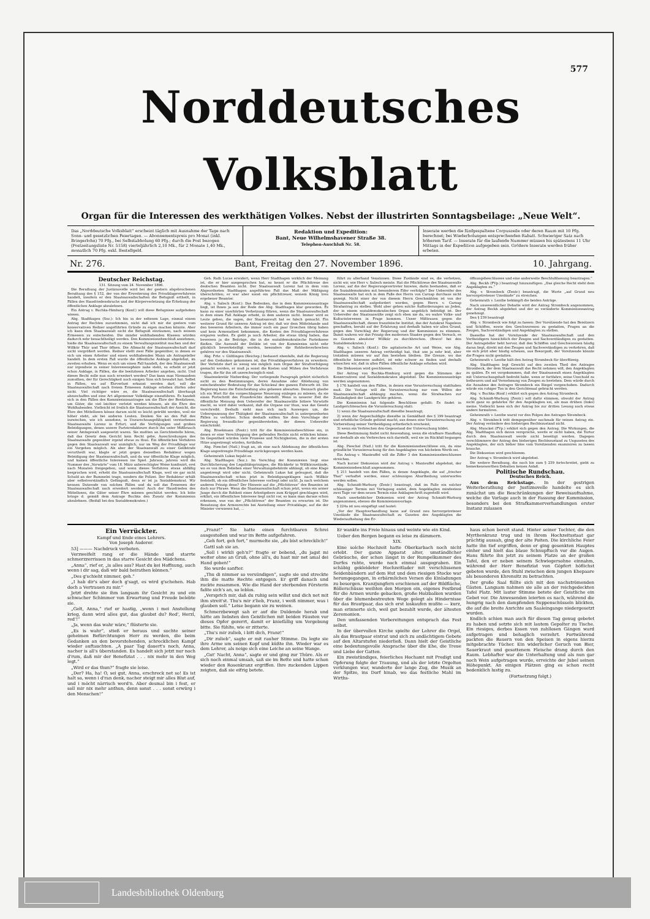577
Norddeutsches Volksblatt
Organ für die Interessen des werkthätigen Volkes. Nebst der illustrirten Sonntagsbeilage: „Neue Welt“.
Das „Norddeutsche Volksblatt“ erscheint täglich mit Ausnahme der Tage nach Sonn- und gesetzlichen Feiertagen. — Abonnementspreis pro Monat (inkl. Bringerlohn) 70 Pfg., bei Selbstabholung 60 Pfg.; durch die Post bezogen (Postzeitungsliste Nr. 5158) vierteljährlich 2,10 Mk., für 2 Monate 1,40 Mk., monatlich 70 Pfg. exkl. Bestellgeld.
Redaktion und Expedition:
Bant, Neue Wilhelmshavener Straße 38.
Telephon-Anschluß Nr. 58.
Inserate werden die fünfgespaltene Corpuszeile oder deren Raum mit 10 Pfg. berechnet; bei Wiederholungen entsprechenden Rabatt. Schwieriger Satz nach höherem Tarif. — Inserate für die laufende Nummer müssen bis spätestens 11 Uhr Mittags in der Expedition aufgegeben sein. Größere Inserate werden früher erbeten.
Nr. 276. Bant, Freitag den 27. November 1896. 10. Jahrgang.
Deutscher Reichstag.
131. Sitzung vom 24. November 1896.
Die Berathung der Justiznovelle wird bei der gestern abgebrochenen Berathung des § 152, der von der Erweiterung des Privatklageverfahrens handelt, insofern er den Staatsanwaltschaften die Befugniß ertheilt, in Fällen des Hausfriedensbruchs und der Körperverletzung die Erhebung der öffentlichen Anklage abzulehnen.
Ein Antrag v. Buchka-Himburg (Konf.) will diese Befugnisse aufgehoben wissen.
Abg. Stadthagen (Soz.): Ich bin in der seltenen Lage, einmal einem Antrag der Rechten zuzustimmen, nicht daß ich mir die gestern vom konservativen Redner angeführten Gründe zu eigen machen könnte. Aber ich kann dem Staatsanwalt nicht die Befugniß einräumen, nach seinem Ermessen zu entscheiden. Die minder wohlhabenden Klassen würden dadurch sehr benachtheiligt werden. Den Kommissionsbeschluß annehmen, hieße die Staatsanwaltschaft zu einem Verwaltungsinstitut machen und der Willkür Thür und Thor öffnen. Die Allmacht der Staatsanwaltschaft darf nicht vergrößert werden. Redner stellt zwei Fälle gegenüber, in denen es sich um einen Arbeiter und einen wohlhabenden Mann als Antragsteller handelt. In dem ersten Fall wurde die öffentliche Anklage abgelehnt, im zweiten erhoben. Wenn es sich um einen Fall handelt, der den Staatsanwalt nur irgendwie in seiner Interessensphäre nahe steht, so erhebt er jetzt schon Anklage, in Fällen, die die besitzlosen Arbeiter angehen, nicht. Und dieses Recht solle nun noch erweitert werden? Das kann man Niemandem zumuthen, der für Gerechtigkeit noch einigen Sinn sich bewahrt hat. Selbst in Fällen, wo auf Ehrverlust erkannt werden darf, soll die Staatsanwaltschaft nach freiem Ermessen Anklage erheben dürfen oder nicht. Viel richtiger wäre es, die Staatsanwaltschaft überhaupt abzuschaffen und eine Art allgemeiner Volksklage einzuführen. Es handelt sich in den Fällen des Kommissionsantrages um die Ehre der Besitzlosen, um Güter, die viel leichter verletzt werden können, als die Ehre des Wohlhabenden. Vielleicht ist freilich die Staatsanwaltschaft der Ansicht, die Ehre des Mittellosen könne darum nicht so leicht getrübt werden, weil sie höher steht, als bei anderen Leuten. Denken Sie an den Fall des inzwischen, wie ich annehme, in Unzurechnungsfähigkeit verstorbenen Staatsanwalts Lorenz in Erfurt, und die Verfolgungen und groben Beleidigungen, denen unsere Parteiredakteure durch ihn unter Mißbrauch seiner Amtsgewalt ausgesetzt waren. Sie mußten an Gerichtsstelle hören, daß das Gesetz dem Gericht kein Recht gebe, Ausschreitungen des Staatsanwalts gegenüber irgend etwas zu thun. Ein öffentliches Verfahren gegen den Staatsanwalt war unmöglich, nur im Weg der Privatklage war ein Vorgehen möglich. Als aber der Staatsanwalt zu einer Geldstrafe verurtheilt war, klagte er jetzt gegen denselben Redakteur wegen Beleidigung der Staatsanwaltschaft, und da war öffentliche Klage möglich, und kamen öffentliche Interessen ins Spiel. Jahraus, jahrein wird die Nummer des „Vorwärts“ vom 18. März unberechtigter Weise konfiszirt, erst nach Monaten freigegeben, und wenn dieses Verfahren etwas abfällig besprochen wird, erhebt die Staatsanwaltschaft Klage, weil sie gar nicht Schuld an der Bummelei trage, sondern die Polizei. Der Redakteur erhält aber selbstverständlich Gefängniß, denn er ist ja Sozialdemokrat. Wir kennen Dutzende von solchen Fällen und da soll das Ermessen der Staatsanwaltschaft noch erweitert werden! Auch der Hausfrieden des Mittellosen, die Güter seiner Ehre müssen geschützt werden. Ich bitte bringe d. gemäß dem Antrage Buchka den Zusatz der Kommission abzulehnen. (Beifall bei den Sozialdemokraten.)
Geh. Rath Lucas erwidert, wenn Herr Stadthagen wirklich der Meinung ist, die er hier ausgesprochen hat, so kennt er die Pflichttreue des deutschen Beamten nicht. Der Staatsanwalt Lorenz hat in dem vom Abgeordneten Stadthagen angeführten Fall das Maß der Mäßigung überschritten; er war aber sonst ein pflichttreuer, seinem König treu ergebener Beamter.
Abg. v. Salisch (Konf.): Das Bedenken, das in dem Kommissionsantrage liegt, ist Ihnen ja aus der Rede des Abg. Stadthagen klar geworden. Es kann zu einer unerhörten Verhetzung führen, wenn die Staatsanwaltschaft in dem einen Fall Anklage erhebt, in dem anderen nicht. Immer wird es Leute geben, die sagen, der Staatsanwalt hat es falsch gemacht. Ein weiterer Grund für unseren Antrag ist der, daß wir dem Mittelstande und den besseren Arbeitern, die immer noch ein paar Groschen übrig haben und kein Armenattest bekommen, die Kosten des Privatklageverfahrens ersparen wollen. Es giebt ja noch Arbeiter, die etwas übrig haben, das beweisen ja die Beiträge, die in die sozialdemokratische Parteikasse fließen. Die Auswahl der Delikte ist von der Kommission nicht sehr glücklich bewerkstelligt worden, besonders die Rohheitsverbrechen gehören vor den Staatsanwalt.
Abg. Frhr. v. Gültlingen (Reichsp.) bedauert ebenfalls, daß die Regierung auf den Gedanken gekommen ist, das Privatklageverfahren zu erweitern. Der Verletzte darf so wenig wie möglich zum Organ der Strafverfolgung gemacht werden, er muß ja sonst die Kosten und Mühen des Verfahrens tragen, die für ihn oft unerschwinglich sind.
Staatssekretär Nieberding: Der vorliegende Paragraph gehört sicherlich nicht zu den Bestimmungen, deren Annahme oder Ablehnung von entscheidender Bedeutung für das Schicksal des ganzen Entwurfs ist. Die Regierung kann die Entscheidung also gelassen abwarten. Dennoch glaube ich ein Wort für die vorgeschlagene Neuerung einlegen zu müssen, da sie einen Fortschritt des Prozeßrechts darstellt. Wenn in neuerer Zeit die öffentliche Meinung dem Uebereifer der Staatsanwälte bittere Vorwürfe macht, so wird dabei verkannt, daß die Organe nur thun, was das Gesetz vorschreibt. Deshalb sieht man sich nach Auswegen um, die Ueberspannung der Thätigkeit der Staatsanwaltschaft in untergeordneten Fällen zu verhüten. Schon deshalb sollten Sie dem Vorschlage der Regierung freundlicher gegenüberstehen, der diesen Uebereifer einschränkt.
Abg. Broekmann (Zentr.) tritt für die Kommissionsbeschlüsse ein, in denen er eine Verschleppung des geltenden Rechts nicht erblicken könne. Im Gegentheil würden viele Prozesse und Nichtigkeiten, die in der ersten Hitze angestrengt würden, fortfallen.
Abg. Pieschel (Natl.) fragt an, ob eine nach Ablehnung der öffentlichen Klage angestrengte Privatklage zurückgezogen werden kann.
Geheimrath Lukas bejaht es.
Abg. Stadthagen (Soz.): Im Vorschlag der Kommission liegt eine Durchlöcherung des Legalitätsprinzipes, die Rückkehr in Willkürzustände, wo es von dem Belieben einer Verwaltungsbehörde abhängt, ob eine Klage angestrengt wird oder nicht. Geheimrath Lukas hat geleugnet, daß die Staatsanwaltschaft schon jetzt in Beleidigungsklagen nach Willkür feststellt, ob ein öffentliches Interesse vorliegt oder nicht. Ja nach welchem anderen Prinzip denn? Der Hinweis auf die „Pflichttreue“ des Beamten ist doch nur Phrase. Wenn die Staatsanwaltschaft schon jetzt, wenn ein armer Junge durch die Rohheit eines Arbeitgebers zum Krüppel geschlagen wird, erklärt, ein öffentliches Interesse liegt nicht vor, so kann man daraus schon erkennen, was von der „Pflichttreue“ der Beamten zu erwarten ist. Die Benutzung des Armenrechts bei Anstellung einer Privatklage, auf die der Minister verwiesen hat, ...
führt zu allerhand Vexationen. Diese Zustände sind es, die verhetzen, nicht wir, wie Herr v. Salisch meinte. Hat die Pflichttreue des Staatsanwalts Lorenz, auf die der Regierungsvertreter hinwies, darin bestanden, daß er die Sozialdemokraten mit besonderem Eifer verfolgte? Der Uebereifer des Staatsanwalts hat sich in dem Falle des Herrn von Carnap durchaus nicht gezeigt. Nicht einer der von diesem Herrn Geschmähten ist von der Staatsanwaltschaft aufgefordert worden, gegen Herrn v. Carnap Strafantrag zu stellen. Wohl aber gehen solche Aufforderungen an Jeden, der in einem sozialdemokratischen Organ angeblich beleidigt ist. Der Uebereifer der Staatsanwälte zeigt sich eben nie da, wo wahre Volks- und Kulturinteressen in Frage kommen. Unser Mißtrauen gegen die Staatsanwaltschaft, dieses französische Institut, das der Autokrat Napoleon geschaffen, beruht auf der Erfahrung und deshalb haben wir allen Grund, gegen den Vorschlag der Regierung und der Kommission zu stimmen. Damit wahren wir das Prinzip des modernen Staates gegen den Versuch, es zu Gunsten absoluter Willkür zu durchbrechen. (Bravo! bei den Sozialdemokraten.)
Abg. v. Salisch (Konf.): Die agitatorische Art und Weise, wie Abg. Stadthagen unseren Antrag vertheidigt hat, thut uns ja sehr leid, aber trotzdem müssen wir auf ihm bestehen bleiben. Die Grenze, wo das öffentliche Interesse aufhört, ist sehr schwer zu finden und deshalb wünschen wir, daß in allen Fällen öffentliche Anklage erhoben wird.
Die Diskussion wird geschlossen.
Der Antrag von Buchka-Himburg wird gegen die Stimmen der Konservativen und Sozialdemokraten abgelehnt. Die Kommissionsanträge werden angenommen.
§ 176 handelt von den Fällen, in denen eine Voruntersuchung statthaben muß. Die Vorlage will die Voruntersuchung nur vom Willen der Staatsanwaltschaft abhängig machen, wenn die Strafsachen zur Zuständigkeit der Landgerichte gehören.
Die Kommission hat folgende Beschlüsse gefaßt: Es findet in Landgerichtssachen die Voruntersuchung statt:
1) wenn die Staatsanwaltschaft dieselbe beantragt;
2) wenn der Angeschuldigte dieselbe in Gemäßheit des § 199 beantragt und erhebliche Gründe geltend macht, aus denen eine Voruntersuchung zur Vorbereitung seiner Vertheidigung erforderlich erscheint;
3) wenn ein Verbrechen den Gegenstand der Untersuchung bildet.
Diese Bestimmung findet nicht Anwendung, wenn die strafbare Handlung nur deshalb als ein Verbrechen sich darstellt, weil sie im Rückfall begangen ist.
Abg. Pieschel (Natl.) tritt für die Kommissionsbeschlüsse ein, da eine gründliche Voruntersuchung für den Angeklagten von höchstem Werth sei.
Ein Antrag v. Manteuffel will die Ziffer 3 des Kommissionsbeschlusses streichen.
Nach kurzer Diskussion wird der Antrag v. Manteuffel abgelehnt, der Kommissionsbeschluß angenommen.
§ 211 handelt von den Fällen, in denen Angeklagte, die auf „frischer That“ verhaftet werden, einer schleunigen Aburtheilung unterworfen werden sollen.
Abg. Schmidt-Warburg (Zentr.) beantragt, daß im Falle ein solcher schleuniger Termin mit Vertagung endet, dem Angeklagten mindestens zwei Tage vor dem neuen Termin eine Anklageschrift zugestellt wird.
Nach unerheblicher Diskussion wird der Antrag Schmidt-Warburg angenommen, ebenso die Kommissionsvorlage.
§ 224a ist neu eingefügt und lautet:
„Vor der Hauptverhandlung kann auf Grund neu hervorgetretener Umstände die Staatsanwaltschaft zu Gunsten des Angeklagten die Wiederaufhebung des Er-
öffnungsbeschlusses und eine anderweite Beschlußfassung beantragen.“
Abg. Beckh (FVp.) beantragt hinzuzufügen: „Das gleiche Recht steht dem Angeklagten zu.“
Abg. v. Strombeck (Zentr.) beantragt, die Worte „auf Grund neu hervorgetretener Umstände“ zu streichen.
Geheimrath v. Lenthe bekämpft die beiden Anträge.
Nach unwesentlicher Debatte wird der Antrag Strombeck angenommen, der Antrag Beckh abgelehnt und der so veränderte Kommissionsantrag genehmigt.
Den § 239 beantragt
Abg. v. Strombeck wie folgt zu fassen: Der Vorsitzende hat den Beisitzern und Schöffen, sowie den Geschworenen zu gestatten, Fragen an die Zeugen, Sachverständigen und Angeklagten zu stellen.
Dasselbe hat der Vorsitzende der Staatsanwaltschaft und den Vertheidigern hinsichtlich der Zeugen und Sachverständigen zu gestatten. Der Antragsteller hebt hervor, daß den Schöffen und Geschworenen häufig daran liegt, direkt mit den Zeugen und Sachverständigen zu verkehren, daß sie sich jetzt aber häufig scheuen, aus Besorgniß, der Vorsitzende könnte die Fragen nicht gestatten.
Geheimrath v. Lenthe hält den Antrag Strombeck für überflüssig.
Abg. Stadthagen legt Gewicht auf den zweiten Theil des Antrages Strombeck, der dem Staatsanwalt das Recht nehmen will, den Angeklagten zu quälen. Es sei vorgekommen, daß der Staatsanwalt einen Angeklagten mit Untersuchungshaft bedroht habe, wenn er fortfahre, seine Unschuld zu betheuern und auf Vernehmung von Zeugen zu bestehen. Dem würde durch die Annahme des Antrages Strombeck ein Riegel vorgeschoben. Dadurch würde ein ruhiger Ton in den Gerichtssaal gebracht werden.
Abg. v. Buchka (Konf.) erklärt sich gegen den Antrag Strombeck.
Abg. Schmidt-Warburg (Zentr.) will dafür stimmen, obwohl der Antrag nicht ganz so gefahrlos für den Angeklagten sei, als man drüben (links) meine. Vielleicht lasse sich der Antrag bis zur dritten Lesung noch etwas anders formuliren.
Geheimrath v. Lenthe warnt vor den Folgen des Antrages Strombeck.
Abg. v. Strombeck tritt demgegenüber nochmals für seinen Antrag ein. Der Antrag verändere den bisherigen Rechtszustand nicht.
Abg. Munckel (FVp.) erklärt sich gegen den Antrag. Die Wirkungen, die Abg. Stadthagen sich davon verspreche, werde er nicht haben, die Tortur durch den Staatsanwalt werde nicht beseitigt werden. Dagegen verschlimmere der Antrag den bisherigen Rechtszustand zu Ungunsten des Angeklagten, der sich bisher blos vom Vorsitzenden examiniren zu lassen brauche.
Die Diskussion wird geschlossen.
Der Antrag v. Strombeck wird abgelehnt.
Die weitere Berathung, die noch bis zum § 239 fortschreitet, giebt zu bemerkenswerthen Debatten keinen Anlaß.
Politische Rundschau.
Deutsches Reich.
Aus dem Reichstage. In der gestrigen Weiterberathung der Justiznovelle handelte es sich zunächst um die Beschränkungen der Beweisaufnahme, welche die Vorlage auch in der Fassung der Kommission, besonders bei den Strafkammerverhandlungen erster Instanz zulassen
Ein Verrückter.
Kampf und Ende eines Lehrers.
Von Joseph Auderer.
53] ——— Nachdruck verboten.
Verzweifelt rang er die Hände und starrte schmerzzerrissen in das starre Gesicht des Mädchens.
„Anna“, rief er, „is alles aus? Hast du kei Hoffnung, auch wenn i dir sag, daß wir bald heirathen können.“
„Des g'schieht nimmer, geh.“
„I hab dir's aber doch g'sagt, es wird g'schehen. Hab doch a Vertrauen zu mir.“
Jetzt drehte sie ihm langsam ihr Gesicht zu und ein schwacher Schimmer von Erwartung und Freude belebte sie.
„Gelt, Anna,“ rief er hastig, „wenn i mei Anstellung krieg, dann wird alles gut, das glaubst du? Red', Herzl, red'!“
„Ja, wenn das wahr wäre,“ flüsterte sie.
„Es is wahr“, stieß er heraus und suchte seiner geheimen Befürchtungen Herr zu werden, die beim Gedanken an den bevorstehenden, schrecklichen Kampf wieder auftauchten. „A paar Tag dauert's noch, Anna, nacher is all's überstanden. Es handelt sich jetzt nur noch d'rum, daß mir der Benefiziat . . . nix mehr in den Weg legt.“
„Wird er das thun?“ fragte sie leise.
„Der? Ha, ha! O, sei gut, Anna, erschreck net so! Es ist halt so, wenn i d'ran denk, nacher steigt mir alles Blut auf, und i möcht närrisch werd'n. Aber desmal bin i fest, er soll mir nix mehr anthun, denn sonst . . . sonst erwürg i den Menschen!“
„Franz!“ Sie hatte einen furchtbaren Schrei ausgestoßen und war im Bette aufgefahren.
„Geh fort, geh fort,“ murmelte sie, „du bist schrecklich!“
Gattl sah sie an.
„Soll i wirkli geh'n?“ fragte er bebend, „du jagst mi weiter ohne an Gruß, ohne all's, du hast mir net amal dei Hand geben!“
Sie wurde sanfter.
„Thu di nimmer so versündigen“, sagte sie und streckte ihm die matte Rechte entgegen. Er griff danach und zuckte zusammen. Wie die Hand der sterbenden Försterin faßte sich's an, so leblos.
„Versprich mir, daß du ruhig sein willst und dich net mit ihm streit'st. Thu's mir z'lieb, Franz, i weiß nimmer, was i glauben soll.“ Leise begann sie zu weinen.
Schmerzbewegt sah er auf die Duldende herab und hätte am liebsten den Geistlichen mit beiden Fäusten vor dieses Opfer gezerrt, damit er kniefällig um Vergebung bitte. Sie fühlte, wie er zitterte.
„Thu's mir zulieb, i bitt dich, Franz!“
„Dir zulieb“, sagte er mit rauher Stimme. Da legte sie ihre Arme um seinen Kopf und küßte ihn. Wieder war es dem Lehrer, als neige sich eine Leiche an seine Wange.
„Gut' Nacht, Anna“, sagte er und ging zur Thüre. Als er sich noch einmal umsah, saß sie im Bette und hatte schon wieder den Rosenkranz ergriffen. Ihre zuckenden Lippen zeigten, daß sie eifrig betete.
Er wankte ins Freie hinaus und weinte wie ein Kind.
Ueber den Bergen begann es leise zu dämmern.
XIX.
Eine solche Hochzeit hatte Oberkarbach noch nicht erlebt. Der ganze Apparat alter, umständlicher Gebräuche, der schon längst in der Rumpelkammer des Dorfes ruhte, wurde noch einmal ausgegraben. Ein schäbig gekleideter Hochzeitlader mit verschlissenen Seidenbändern auf dem Hut und dem riesigen Stocke war herumgegangen, in erbärmlichen Versen die Einladungen zu besorgen. Kranzjungfern erschienen auf der Bildfläche, Böllerschüsse weihten den Morgen ein, eigenes Festbrod für die Armen wurde gebacken, große Holzbalken wurden über die blumenbestreuten Wege gelegt als Hindernisse für das Brautpaar, das sich erst loskaufen mußte — kurz, man erinnerte sich, weil gut bezahlt wurde, der ältesten Zeremonien.
Den umfassenden Vorbereitungen entsprach das Fest selbst.
In der übervollen Kirche spielte der Lehrer die Orgel, als das Brautpaar eintrat und sich zu andächtigem Gebete auf den Altarstufen niederließ. Dann hielt der Geistliche eine bedeutungsvolle Ansprache über die Ehe, die Treue und Liebe der Gatten.
Ein zweistündiges, feierliches Hochamt mit Predigt und Opferung folgte der Trauung, und als der letzte Orgelton verklungen war, wanderte der lange Zug, die Musik an der Spitze, ins Dorf hinab, wo das festliche Mahl im Wirths-
haus schon bereit stand. Hinter seiner Tochter, die den Myrthenkranz trug und in ihrem Hochzeitsstaat gar prächtig aussah, ging der alte Poiten. Die kirchliche Feier hatte ihn tief ergriffen, denn er ging gesenkten Hauptes einher und hielt das blaue Schnupftuch vor die Augen. Hans führte ihn jetzt zu seinem Platze an der großen Tafel, den er neben seinem Schwiegersohne einnahm, während der Herr Benefiziat von Göpfert höflichst gebeten wurde, den Stuhl zwischen dem jungen Ehepaare als besonderen Ehrensitz zu betrachten.
Der große Saal füllte sich mit den nachströmenden Gästen. Langsam nahmen sie alle an der reichgedeckten Tafel Platz. Mit lauter Stimme betete der Geistliche ein Gebet vor. Die Anwesenden leierten es nach, während die hungrig nach den dampfenden Suppenschüsseln blickten, die auf die breite Anrichte am Saaleingange niedergesetzt wurden.
Endlich schien man auch für diesen Tag genug gebetet zu haben und setzte sich mit lautem Gepolter zu Tische. Ein riesiges, derbes Essen von zahllosen Gängen ward aufgetragen und behaglich verzehrt. Fortwährend packten die Bauern von den Speisen in eigens hierzu mitgebrachte Tücher. Ein widerlicher Geruch von Bier, Sauerkraut und gesottenem Fleische drang durch den Raum. Lebhafter war die Unterhaltung und als nun gar noch Wein aufgetragen wurde, erreichte der Jubel seinen Höhepunkt. An einigen Plätzen ging es schon recht bedenklich lustig zu.
(Fortsetzung folgt.)
Landesbibliothek Oldenburg